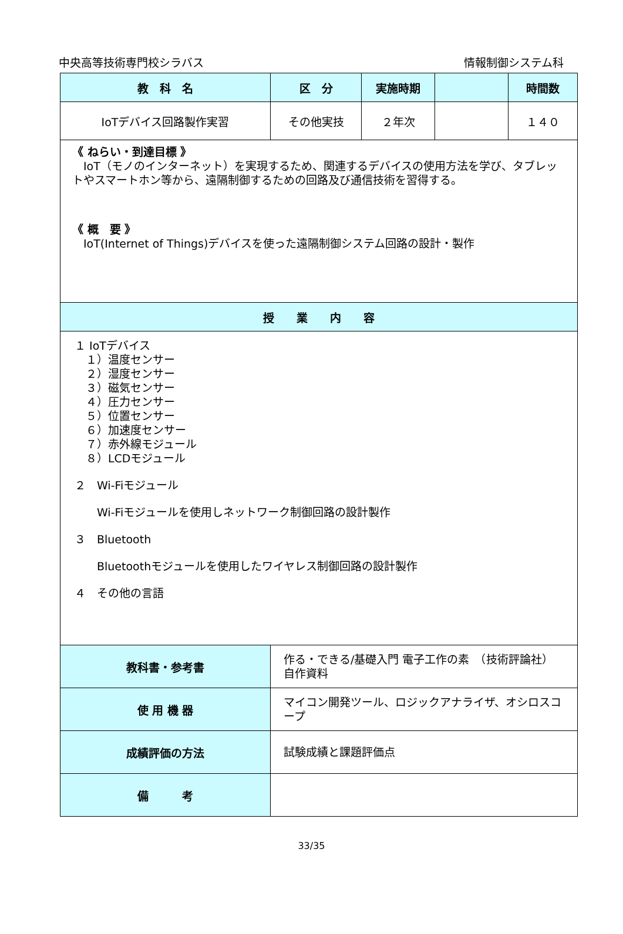中央高等技術専門校シラバス 情報制御システム科
| 教 科 名 | 区 分 | 実施時期 | | 時間数 |
| --- | --- | --- | --- | --- |
| IoTデバイス回路製作実習 | その他実技 | ２年次 | | １４０ |
| 《 ねらい・到達目標 》 IoT（モノのインターネット）を実現するため、関連するデバイスの使用方法を学び、タブレットやスマートホン等から、遠隔制御するための回路及び通信技術を習得する。 《 概 要 》 IoT(Internet of Things)デバイスを使った遠隔制御システム回路の設計・製作 | | | | |
| 授 業 内 容 | | | | |
| １ IoTデバイス １）温度センサー ２）湿度センサー ３）磁気センサー ４）圧力センサー ５）位置センサー ６）加速度センサー ７）赤外線モジュール ８）LCDモジュール ２ Wi-Fiモジュール Wi-Fiモジュールを使用しネットワーク制御回路の設計製作 ３ Bluetooth Bluetoothモジュールを使用したワイヤレス制御回路の設計製作 ４ その他の言語 | | | | |
| 教科書・参考書 | 作る・できる/基礎入門 電子工作の素 （技術評論社） 自作資料 | | | |
| 使 用 機 器 | マイコン開発ツール、ロジックアナライザ、オシロスコープ | | | |
| 成績評価の方法 | 試験成績と課題評価点 | | | |
| 備 考 | | | | |
33/35